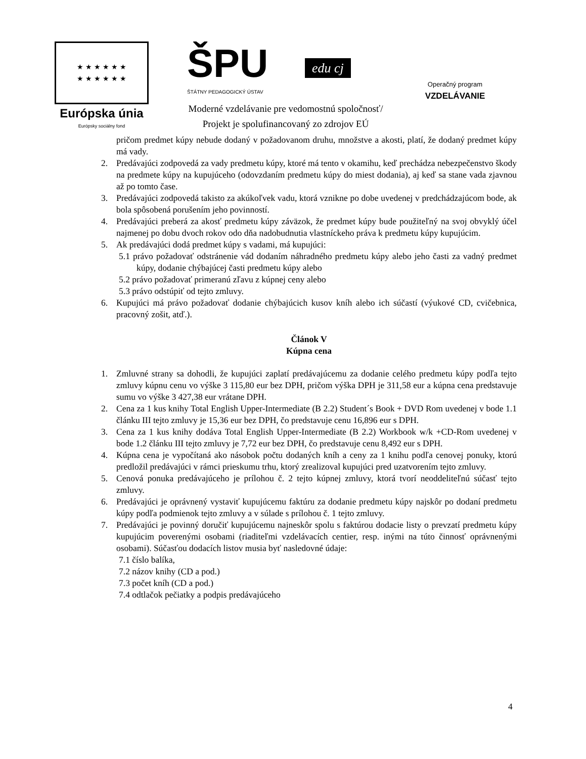★ ★ ★ ★ ★ ★
★ ★ ★ ★ ★ ★
Európska únia
Európsky sociálny fond
ŠPU
ŠTÁTNY PEDAGOGICKÝ ÚSTAV
edu cj
Operačný program
VZDELÁVANIE
Moderné vzdelávanie pre vedomostnú spoločnosť/
Projekt je spolufinancovaný zo zdrojov EÚ
pričom predmet kúpy nebude dodaný v požadovanom druhu, množstve a akosti, platí, že dodaný predmet kúpy má vady.
2. Predávajúci zodpovedá za vady predmetu kúpy, ktoré má tento v okamihu, keď prechádza nebezpečenstvo škody na predmete kúpy na kupujúceho (odovzdaním predmetu kúpy do miest dodania), aj keď sa stane vada zjavnou až po tomto čase.
3. Predávajúci zodpovedá takisto za akúkoľvek vadu, ktorá vznikne po dobe uvedenej v predchádzajúcom bode, ak bola spôsobená porušením jeho povinností.
4. Predávajúci preberá za akosť predmetu kúpy záväzok, že predmet kúpy bude použiteľný na svoj obvyklý účel najmenej po dobu dvoch rokov odo dňa nadobudnutia vlastníckeho práva k predmetu kúpy kupujúcim.
5. Ak predávajúci dodá predmet kúpy s vadami, má kupujúci:
5.1 právo požadovať odstránenie vád dodaním náhradného predmetu kúpy alebo jeho časti za vadný predmet kúpy, dodanie chýbajúcej časti predmetu kúpy alebo
5.2 právo požadovať primeranú zľavu z kúpnej ceny alebo
5.3 právo odstúpiť od tejto zmluvy.
6. Kupujúci má právo požadovať dodanie chýbajúcich kusov kníh alebo ich súčastí (výukové CD, cvičebnica, pracovný zošit, atď.).
Článok V
Kúpna cena
1. Zmluvné strany sa dohodli, že kupujúci zaplatí predávajúcemu za dodanie celého predmetu kúpy podľa tejto zmluvy kúpnu cenu vo výške 3 115,80 eur bez DPH, pričom výška DPH je 311,58 eur a kúpna cena predstavuje sumu vo výške 3 427,38 eur vrátane DPH.
2. Cena za 1 kus knihy Total English Upper-Intermediate (B 2.2) Student´s Book + DVD Rom uvedenej v bode 1.1 článku III tejto zmluvy je 15,36 eur bez DPH, čo predstavuje cenu 16,896 eur s DPH.
3. Cena za 1 kus knihy dodáva Total English Upper-Intermediate (B 2.2) Workbook w/k +CD-Rom uvedenej v bode 1.2 článku III tejto zmluvy je 7,72 eur bez DPH, čo predstavuje cenu 8,492 eur s DPH.
4. Kúpna cena je vypočítaná ako násobok počtu dodaných kníh a ceny za 1 knihu podľa cenovej ponuky, ktorú predložil predávajúci v rámci prieskumu trhu, ktorý zrealizoval kupujúci pred uzatvorením tejto zmluvy.
5. Cenová ponuka predávajúceho je prílohou č. 2 tejto kúpnej zmluvy, ktorá tvorí neoddeliteľnú súčasť tejto zmluvy.
6. Predávajúci je oprávnený vystaviť kupujúcemu faktúru za dodanie predmetu kúpy najskôr po dodaní predmetu kúpy podľa podmienok tejto zmluvy a v súlade s prílohou č. 1 tejto zmluvy.
7. Predávajúci je povinný doručiť kupujúcemu najneskôr spolu s faktúrou dodacie listy o prevzatí predmetu kúpy kupujúcim poverenými osobami (riaditeľmi vzdelávacích centier, resp. inými na túto činnosť oprávnenými osobami). Súčasťou dodacích listov musia byť nasledovné údaje:
7.1 číslo balíka,
7.2 názov knihy (CD a pod.)
7.3 počet kníh (CD a pod.)
7.4 odtlačok pečiatky a podpis predávajúceho
4